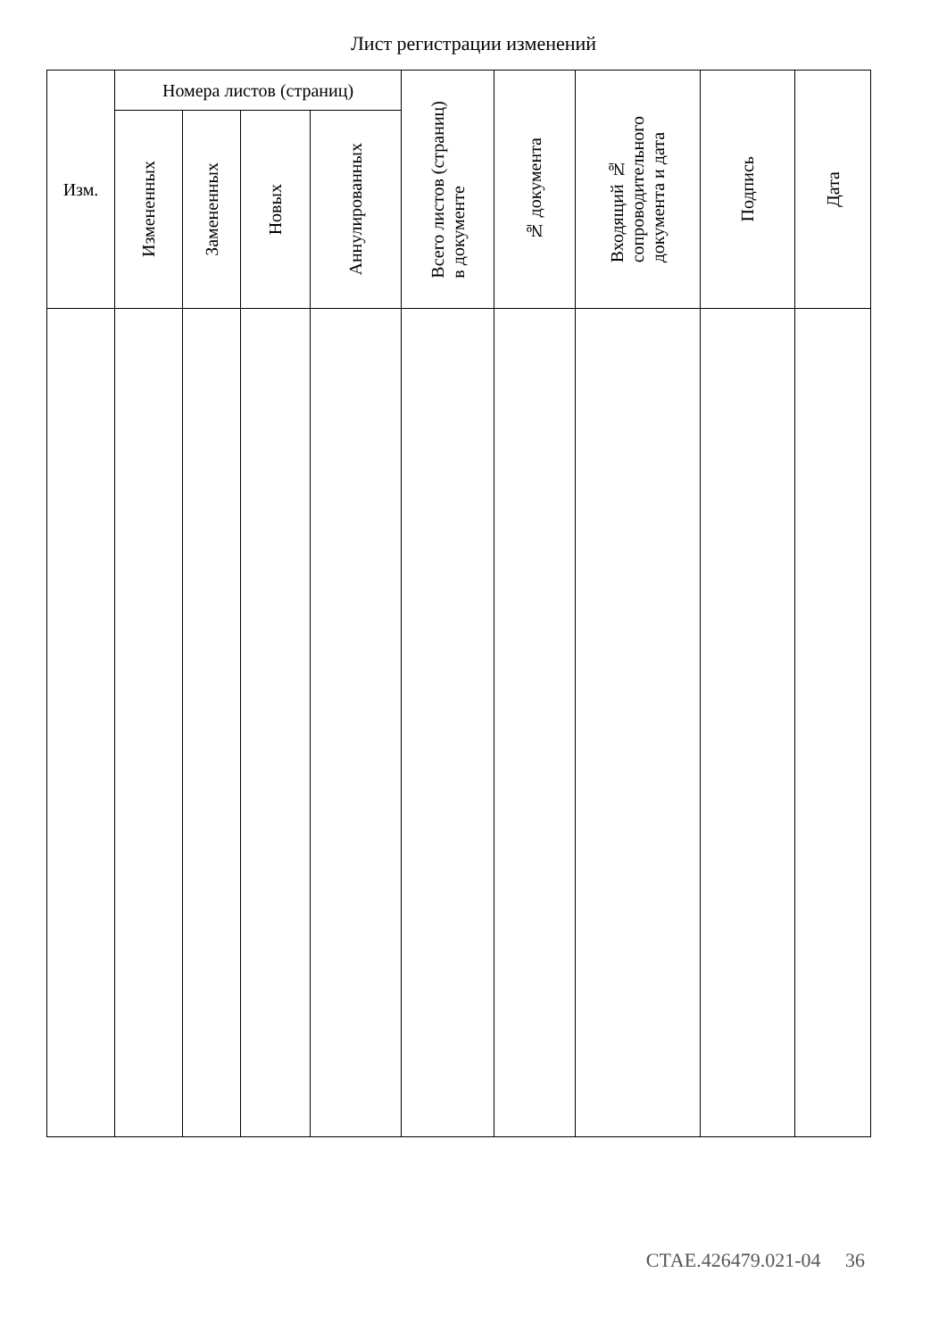Лист регистрации изменений
| Изм. | Номера листов (страниц) | | | | Всего листов (страниц) в документе | № документа | Входящий № сопроводительного документа и дата | Подпись | Дата |
| --- | --- | --- | --- | --- | --- | --- | --- | --- | --- |
| | Измененных | Замененных | Новых | Аннулированных | | | | | |
СТАЕ.426479.021-04 36